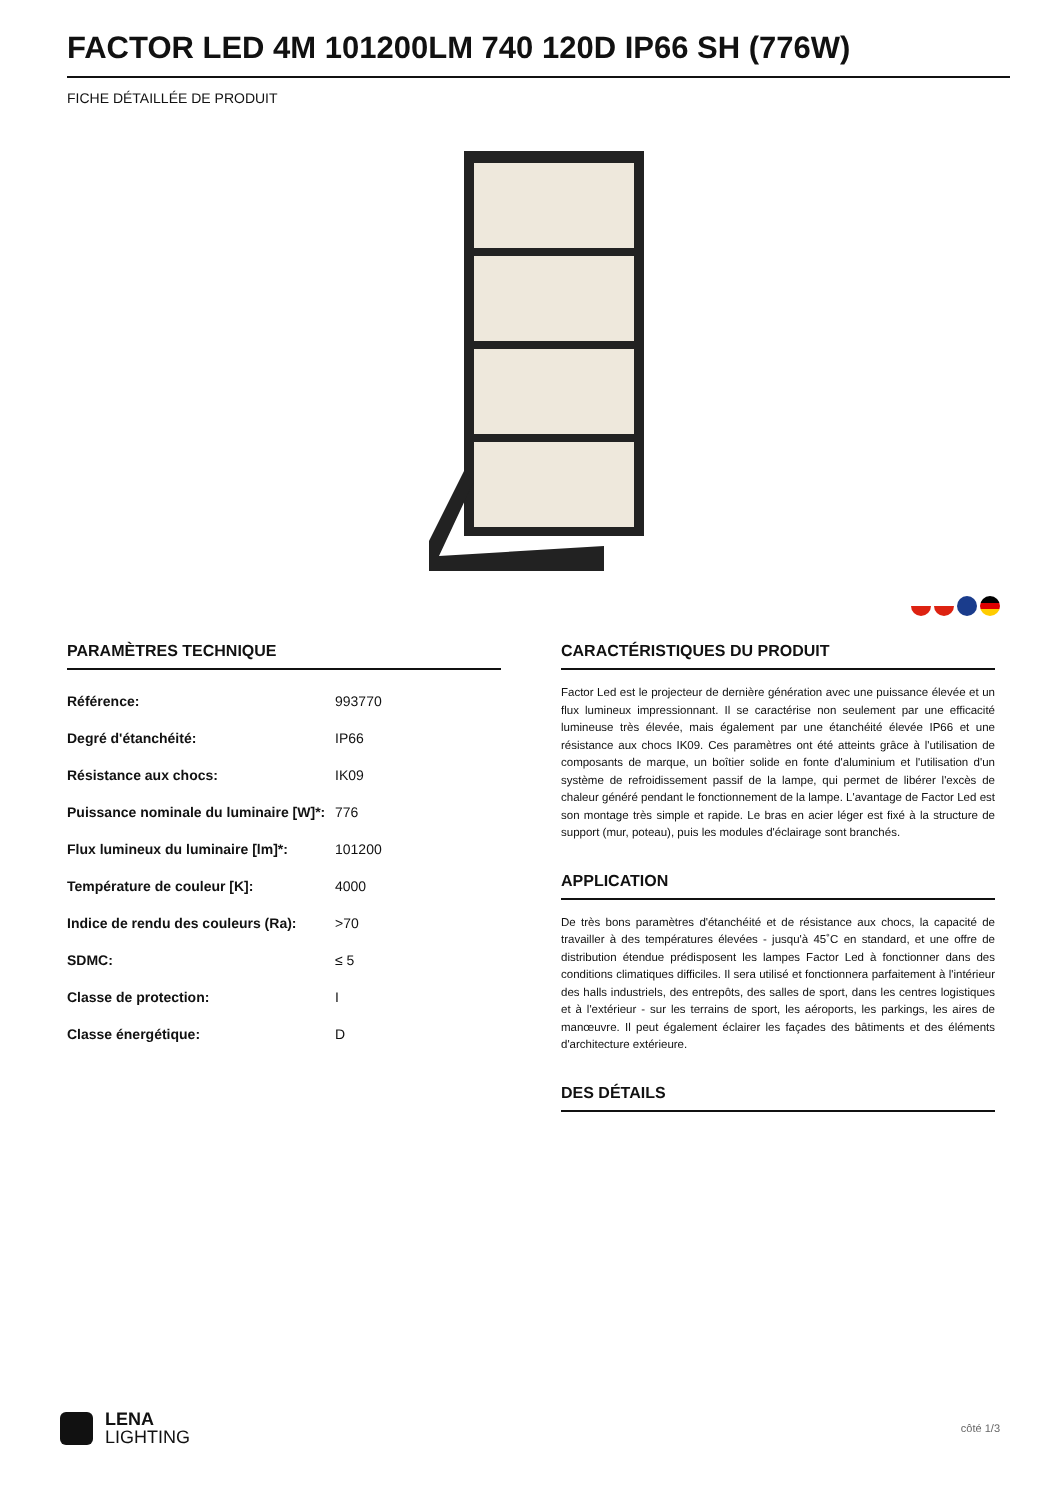FACTOR LED 4M 101200LM 740 120D IP66 SH (776W)
FICHE DÉTAILLÉE DE PRODUIT
PARAMÈTRES TECHNIQUE
| Référence: | 993770 |
| Degré d'étanchéité: | IP66 |
| Résistance aux chocs: | IK09 |
| Puissance nominale du luminaire [W]*: | 776 |
| Flux lumineux du luminaire [lm]*: | 101200 |
| Température de couleur [K]: | 4000 |
| Indice de rendu des couleurs (Ra): | >70 |
| SDMC: | ≤ 5 |
| Classe de protection: | I |
| Classe énergétique: | D |
CARACTÉRISTIQUES DU PRODUIT
Factor Led est le projecteur de dernière génération avec une puissance élevée et un flux lumineux impressionnant. Il se caractérise non seulement par une efficacité lumineuse très élevée, mais également par une étanchéité élevée IP66 et une résistance aux chocs IK09. Ces paramètres ont été atteints grâce à l'utilisation de composants de marque, un boîtier solide en fonte d'aluminium et l'utilisation d'un système de refroidissement passif de la lampe, qui permet de libérer l'excès de chaleur généré pendant le fonctionnement de la lampe. L'avantage de Factor Led est son montage très simple et rapide. Le bras en acier léger est fixé à la structure de support (mur, poteau), puis les modules d'éclairage sont branchés.
APPLICATION
De très bons paramètres d'étanchéité et de résistance aux chocs, la capacité de travailler à des températures élevées - jusqu'à 45˚C en standard, et une offre de distribution étendue prédisposent les lampes Factor Led à fonctionner dans des conditions climatiques difficiles. Il sera utilisé et fonctionnera parfaitement à l'intérieur des halls industriels, des entrepôts, des salles de sport, dans les centres logistiques et à l'extérieur - sur les terrains de sport, les aéroports, les parkings, les aires de manœuvre. Il peut également éclairer les façades des bâtiments et des éléments d'architecture extérieure.
DES DÉTAILS
LENA
LIGHTING
côté 1/3